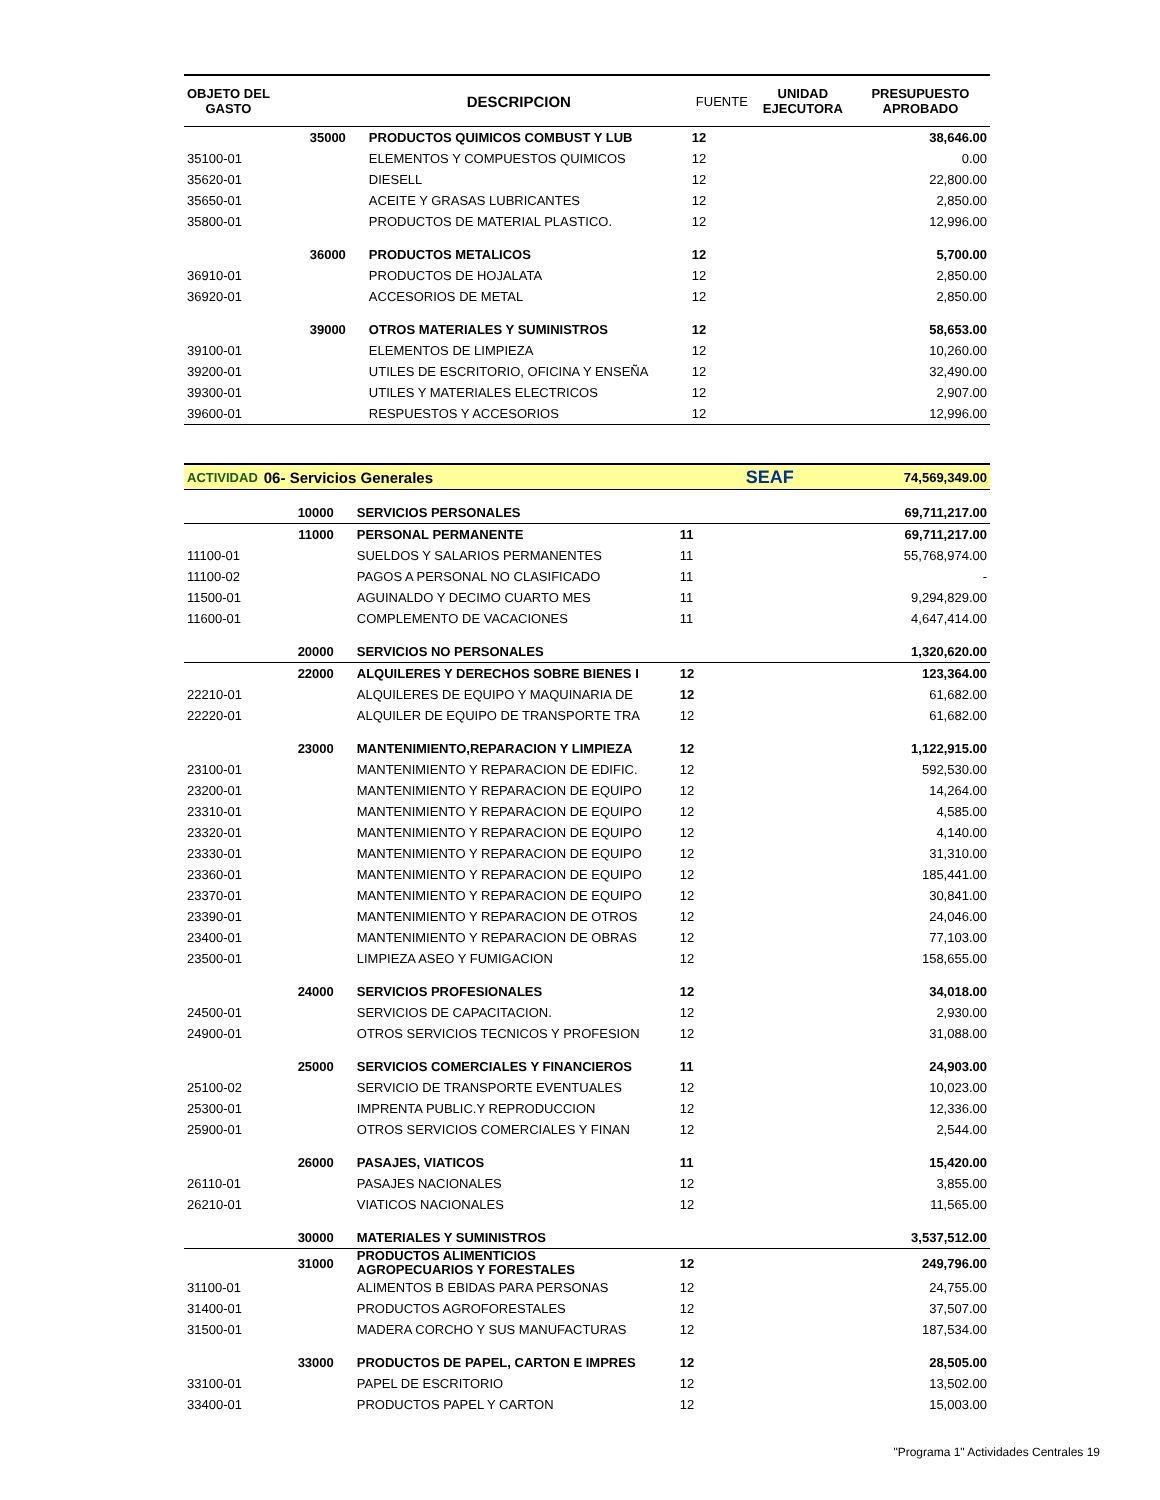| OBJETO DEL GASTO | | DESCRIPCION | FUENTE | UNIDAD EJECUTORA | PRESUPUESTO APROBADO |
| --- | --- | --- | --- | --- | --- |
| | 35000 | PRODUCTOS QUIMICOS COMBUST Y LUB | 12 | | 38,646.00 |
| 35100-01 | | ELEMENTOS Y COMPUESTOS QUIMICOS | 12 | | 0.00 |
| 35620-01 | | DIESELL | 12 | | 22,800.00 |
| 35650-01 | | ACEITE Y GRASAS LUBRICANTES | 12 | | 2,850.00 |
| 35800-01 | | PRODUCTOS DE MATERIAL PLASTICO. | 12 | | 12,996.00 |
| | 36000 | PRODUCTOS METALICOS | 12 | | 5,700.00 |
| 36910-01 | | PRODUCTOS DE HOJALATA | 12 | | 2,850.00 |
| 36920-01 | | ACCESORIOS DE METAL | 12 | | 2,850.00 |
| | 39000 | OTROS MATERIALES Y SUMINISTROS | 12 | | 58,653.00 |
| 39100-01 | | ELEMENTOS DE LIMPIEZA | 12 | | 10,260.00 |
| 39200-01 | | UTILES DE ESCRITORIO, OFICINA Y ENSEÑA | 12 | | 32,490.00 |
| 39300-01 | | UTILES Y MATERIALES ELECTRICOS | 12 | | 2,907.00 |
| 39600-01 | | RESPUESTOS Y ACCESORIOS | 12 | | 12,996.00 |
| ACTIVIDAD | 06- Servicios Generales | | | SEAF | 74,569,349.00 |
| | 10000 | SERVICIOS PERSONALES | | | 69,711,217.00 |
| | 11000 | PERSONAL PERMANENTE | 11 | | 69,711,217.00 |
| 11100-01 | | SUELDOS Y SALARIOS PERMANENTES | 11 | | 55,768,974.00 |
| 11100-02 | | PAGOS A PERSONAL NO CLASIFICADO | 11 | | - |
| 11500-01 | | AGUINALDO Y DECIMO CUARTO MES | 11 | | 9,294,829.00 |
| 11600-01 | | COMPLEMENTO DE VACACIONES | 11 | | 4,647,414.00 |
| | 20000 | SERVICIOS NO PERSONALES | | | 1,320,620.00 |
| | 22000 | ALQUILERES Y DERECHOS SOBRE BIENES I | 12 | | 123,364.00 |
| 22210-01 | | ALQUILERES DE EQUIPO Y MAQUINARIA DE | 12 | | 61,682.00 |
| 22220-01 | | ALQUILER DE EQUIPO DE TRANSPORTE TRA | 12 | | 61,682.00 |
| | 23000 | MANTENIMIENTO,REPARACION Y LIMPIEZA | 12 | | 1,122,915.00 |
| 23100-01 | | MANTENIMIENTO Y REPARACION DE EDIFIC. | 12 | | 592,530.00 |
| 23200-01 | | MANTENIMIENTO Y REPARACION DE EQUIPO | 12 | | 14,264.00 |
| 23310-01 | | MANTENIMIENTO Y REPARACION DE EQUIPO | 12 | | 4,585.00 |
| 23320-01 | | MANTENIMIENTO Y REPARACION DE EQUIPO | 12 | | 4,140.00 |
| 23330-01 | | MANTENIMIENTO Y REPARACION DE EQUIPO | 12 | | 31,310.00 |
| 23360-01 | | MANTENIMIENTO Y REPARACION DE EQUIPO | 12 | | 185,441.00 |
| 23370-01 | | MANTENIMIENTO Y REPARACION DE EQUIPO | 12 | | 30,841.00 |
| 23390-01 | | MANTENIMIENTO Y REPARACION DE OTROS | 12 | | 24,046.00 |
| 23400-01 | | MANTENIMIENTO Y REPARACION DE OBRAS | 12 | | 77,103.00 |
| 23500-01 | | LIMPIEZA ASEO Y FUMIGACION | 12 | | 158,655.00 |
| | 24000 | SERVICIOS PROFESIONALES | 12 | | 34,018.00 |
| 24500-01 | | SERVICIOS DE CAPACITACION. | 12 | | 2,930.00 |
| 24900-01 | | OTROS SERVICIOS TECNICOS Y PROFESION | 12 | | 31,088.00 |
| | 25000 | SERVICIOS COMERCIALES Y FINANCIEROS | 11 | | 24,903.00 |
| 25100-02 | | SERVICIO DE TRANSPORTE EVENTUALES | 12 | | 10,023.00 |
| 25300-01 | | IMPRENTA PUBLIC.Y REPRODUCCION | 12 | | 12,336.00 |
| 25900-01 | | OTROS SERVICIOS COMERCIALES Y FINAN | 12 | | 2,544.00 |
| | 26000 | PASAJES, VIATICOS | 11 | | 15,420.00 |
| 26110-01 | | PASAJES NACIONALES | 12 | | 3,855.00 |
| 26210-01 | | VIATICOS NACIONALES | 12 | | 11,565.00 |
| | 30000 | MATERIALES Y SUMINISTROS | | | 3,537,512.00 |
| | 31000 | PRODUCTOS ALIMENTICIOS AGROPECUARIOS Y FORESTALES | 12 | | 249,796.00 |
| 31100-01 | | ALIMENTOS B EBIDAS PARA PERSONAS | 12 | | 24,755.00 |
| 31400-01 | | PRODUCTOS AGROFORESTALES | 12 | | 37,507.00 |
| 31500-01 | | MADERA CORCHO Y SUS MANUFACTURAS | 12 | | 187,534.00 |
| | 33000 | PRODUCTOS DE PAPEL, CARTON E IMPRES | 12 | | 28,505.00 |
| 33100-01 | | PAPEL DE ESCRITORIO | 12 | | 13,502.00 |
| 33400-01 | | PRODUCTOS PAPEL Y CARTON | 12 | | 15,003.00 |
"Programa 1" Actividades Centrales 19